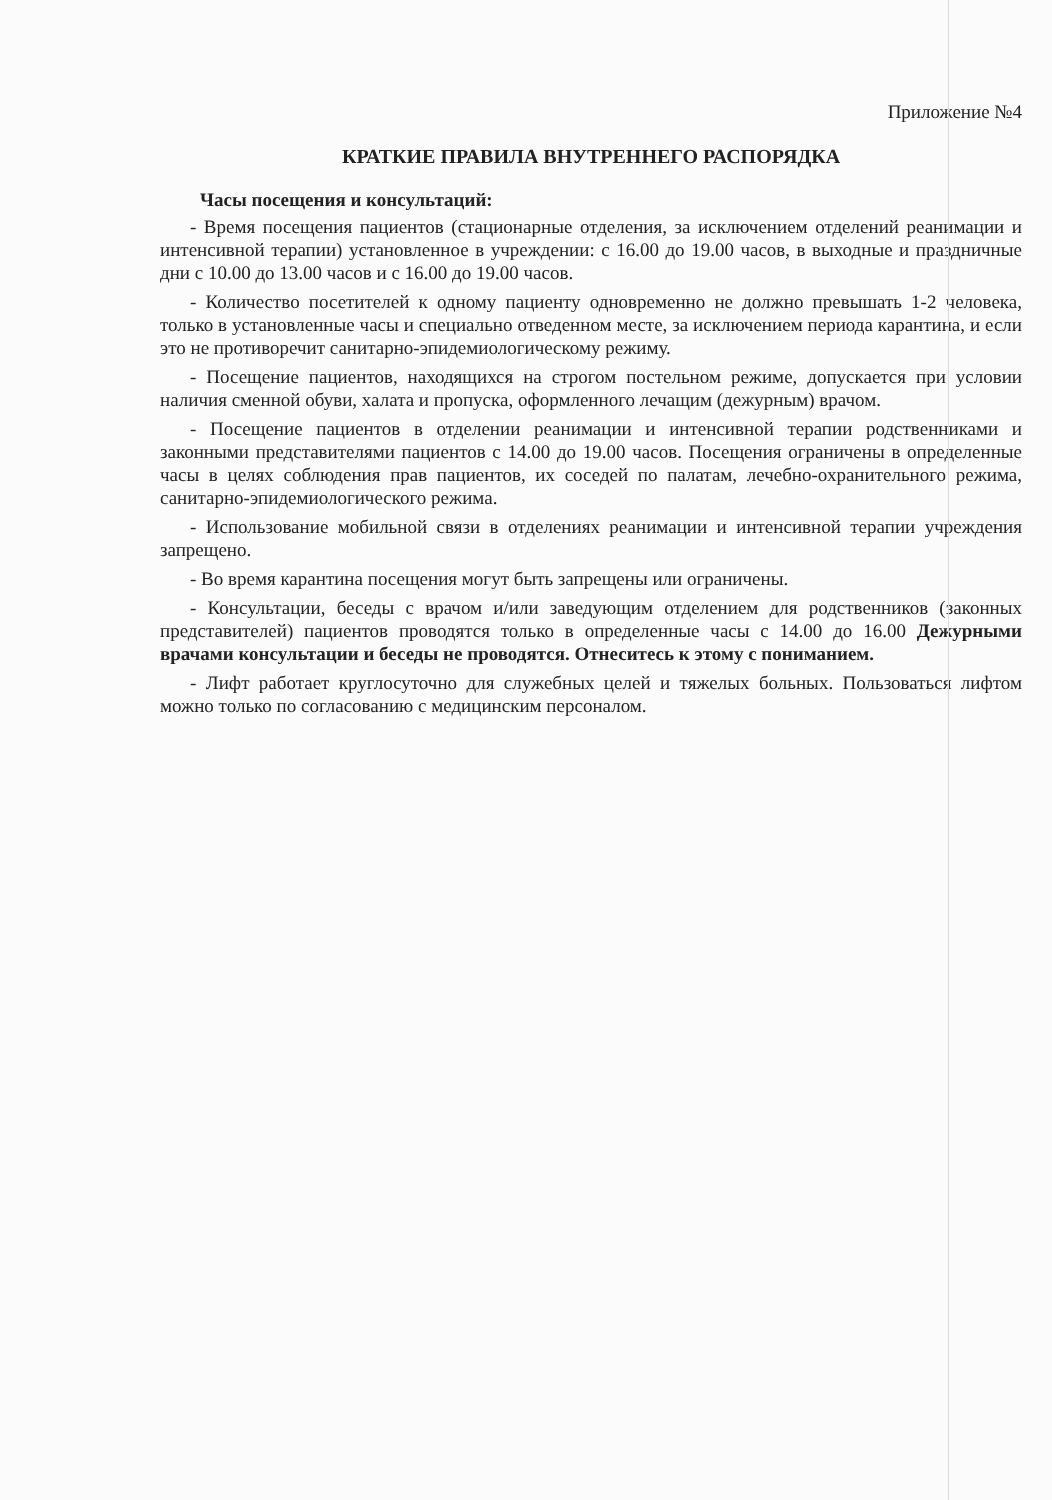Приложение №4
КРАТКИЕ ПРАВИЛА ВНУТРЕННЕГО РАСПОРЯДКА
Часы посещения и консультаций:
- Время посещения пациентов (стационарные отделения, за исключением отделений реанимации и интенсивной терапии) установленное в учреждении: с 16.00 до 19.00 часов, в выходные и праздничные дни с 10.00 до 13.00 часов и с 16.00 до 19.00 часов.
- Количество посетителей к одному пациенту одновременно не должно превышать 1-2 человека, только в установленные часы и специально отведенном месте, за исключением периода карантина, и если это не противоречит санитарно-эпидемиологическому режиму.
- Посещение пациентов, находящихся на строгом постельном режиме, допускается при условии наличия сменной обуви, халата и пропуска, оформленного лечащим (дежурным) врачом.
- Посещение пациентов в отделении реанимации и интенсивной терапии родственниками и законными представителями пациентов с 14.00 до 19.00 часов. Посещения ограничены в определенные часы в целях соблюдения прав пациентов, их соседей по палатам, лечебно-охранительного режима, санитарно-эпидемиологического режима.
- Использование мобильной связи в отделениях реанимации и интенсивной терапии учреждения запрещено.
- Во время карантина посещения могут быть запрещены или ограничены.
- Консультации, беседы с врачом и/или заведующим отделением для родственников (законных представителей) пациентов проводятся только в определенные часы с 14.00 до 16.00 Дежурными врачами консультации и беседы не проводятся. Отнеситесь к этому с пониманием.
- Лифт работает круглосуточно для служебных целей и тяжелых больных. Пользоваться лифтом можно только по согласованию с медицинским персоналом.